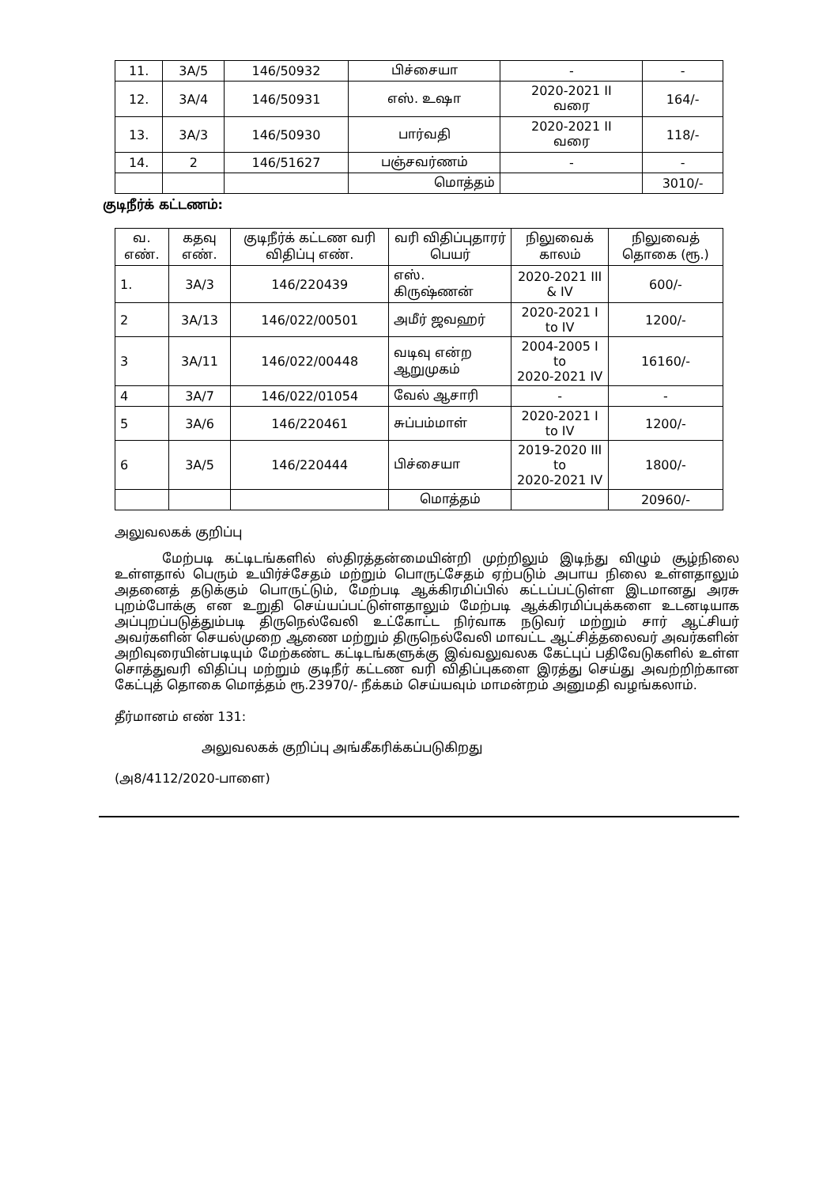| 11. | 3A/5 | 146/50932 | பிச்சையா | - | - |
| 12. | 3A/4 | 146/50931 | எஸ். உஷா | 2020-2021 II வரை | 164/- |
| 13. | 3A/3 | 146/50930 | பார்வதி | 2020-2021 II வரை | 118/- |
| 14. | 2 | 146/51627 | பஞ்சவர்ணம் | - | - |
| | | | மொத்தம் | | 3010/- |
குடிநீர்க் கட்டணம்:
| வ. எண். | கதவு எண். | குடிநீர்க் கட்டண வரி விதிப்பு எண். | வரி விதிப்புதாரர் பெயர் | நிலுவைக் காலம் | நிலுவைத் தொகை (ரூ.) |
| --- | --- | --- | --- | --- | --- |
| 1. | 3A/3 | 146/220439 | எஸ். கிருஷ்ணன் | 2020-2021 III & IV | 600/- |
| 2 | 3A/13 | 146/022/00501 | அமீர் ஜவஹர் | 2020-2021 I to IV | 1200/- |
| 3 | 3A/11 | 146/022/00448 | வடிவு என்ற ஆறுமுகம் | 2004-2005 I to 2020-2021 IV | 16160/- |
| 4 | 3A/7 | 146/022/01054 | வேல் ஆசாரி | - | - |
| 5 | 3A/6 | 146/220461 | சுப்பம்மாள் | 2020-2021 I to IV | 1200/- |
| 6 | 3A/5 | 146/220444 | பிச்சையா | 2019-2020 III to 2020-2021 IV | 1800/- |
| | | | மொத்தம் | | 20960/- |
அலுவலகக் குறிப்பு
மேற்படி கட்டிடங்களில் ஸ்திரத்தன்மையின்றி முற்றிலும் இடிந்து விழும் சூழ்நிலை உள்ளதால் பெரும் உயிர்ச்சேதம் மற்றும் பொருட்சேதம் ஏற்படும் அபாய நிலை உள்ளதாலும் அதனைத் தடுக்கும் பொருட்டும், மேற்படி ஆக்கிரமிப்பில் கட்டப்பட்டுள்ள இடமானது அரசு புறம்போக்கு என உறுதி செய்யப்பட்டுள்ளதாலும் மேற்படி ஆக்கிரமிப்புக்களை உடனடியாக அப்புறப்படுத்தும்படி திருநெல்வேலி உட்கோட்ட நிர்வாக நடுவர் மற்றும் சார் ஆட்சியர் அவர்களின் செயல்முறை ஆணை மற்றும் திருநெல்வேலி மாவட்ட ஆட்சித்தலைவர் அவர்களின் அறிவுரையின்படியும் மேற்கண்ட கட்டிடங்களுக்கு இவ்வலுவலக கேட்புப் பதிவேடுகளில் உள்ள சொத்துவரி விதிப்பு மற்றும் குடிநீர் கட்டண வரி விதிப்புகளை இரத்து செய்து அவற்றிற்கான கேட்புத் தொகை மொத்தம் ரூ.23970/- நீக்கம் செய்யவும் மாமன்றம் அனுமதி வழங்கலாம்.
தீர்மானம் எண் 131:
அலுவலகக் குறிப்பு அங்கீகரிக்கப்படுகிறது
(அ8/4112/2020-பாளை)